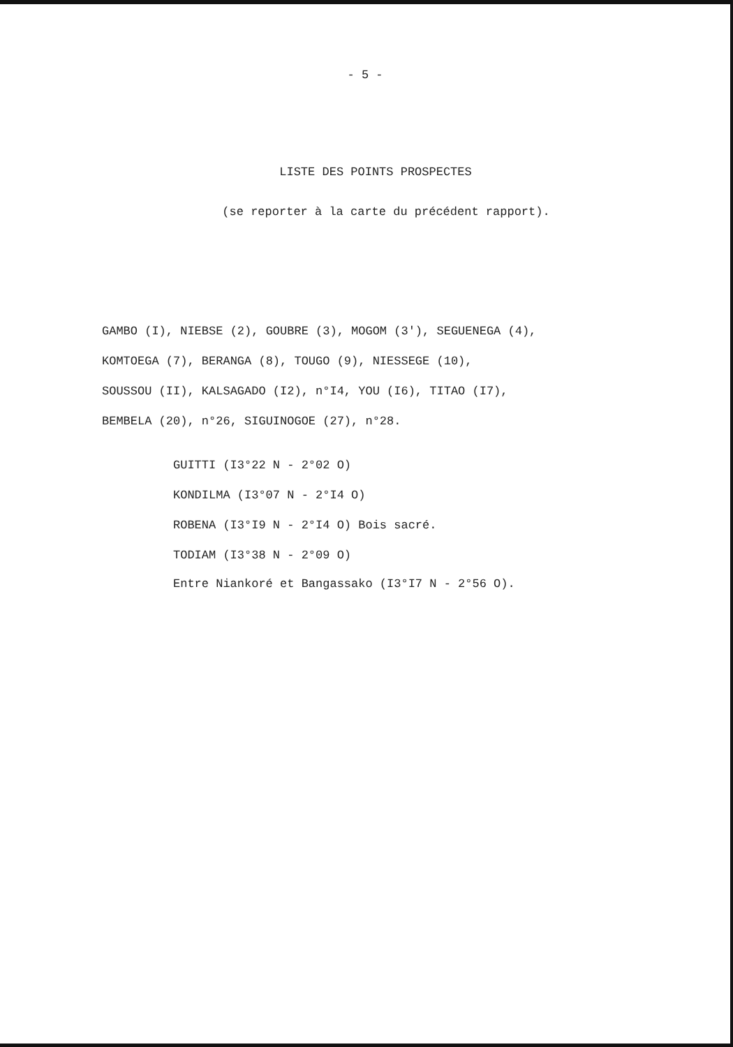- 5 -
LISTE DES POINTS PROSPECTES
(se reporter à la carte du précédent rapport).
GAMBO (I), NIEBSE (2), GOUBRE (3), MOGOM (3'), SEGUENEGA (4),
KOMTOEGA (7), BERANGA (8), TOUGO (9), NIESSEGE (10),
SOUSSOU (II), KALSAGADO (I2), n°I4, YOU (I6), TITAO (I7),
BEMBELA (20), n°26, SIGUINOGOE (27), n°28.
GUITTI (I3°22 N - 2°02 O)
KONDILMA (I3°07 N - 2°I4 O)
ROBENA (I3°I9 N - 2°I4 O) Bois sacré.
TODIAM (I3°38 N - 2°09 O)
Entre Niankoré et Bangassako (I3°I7 N - 2°56 O).